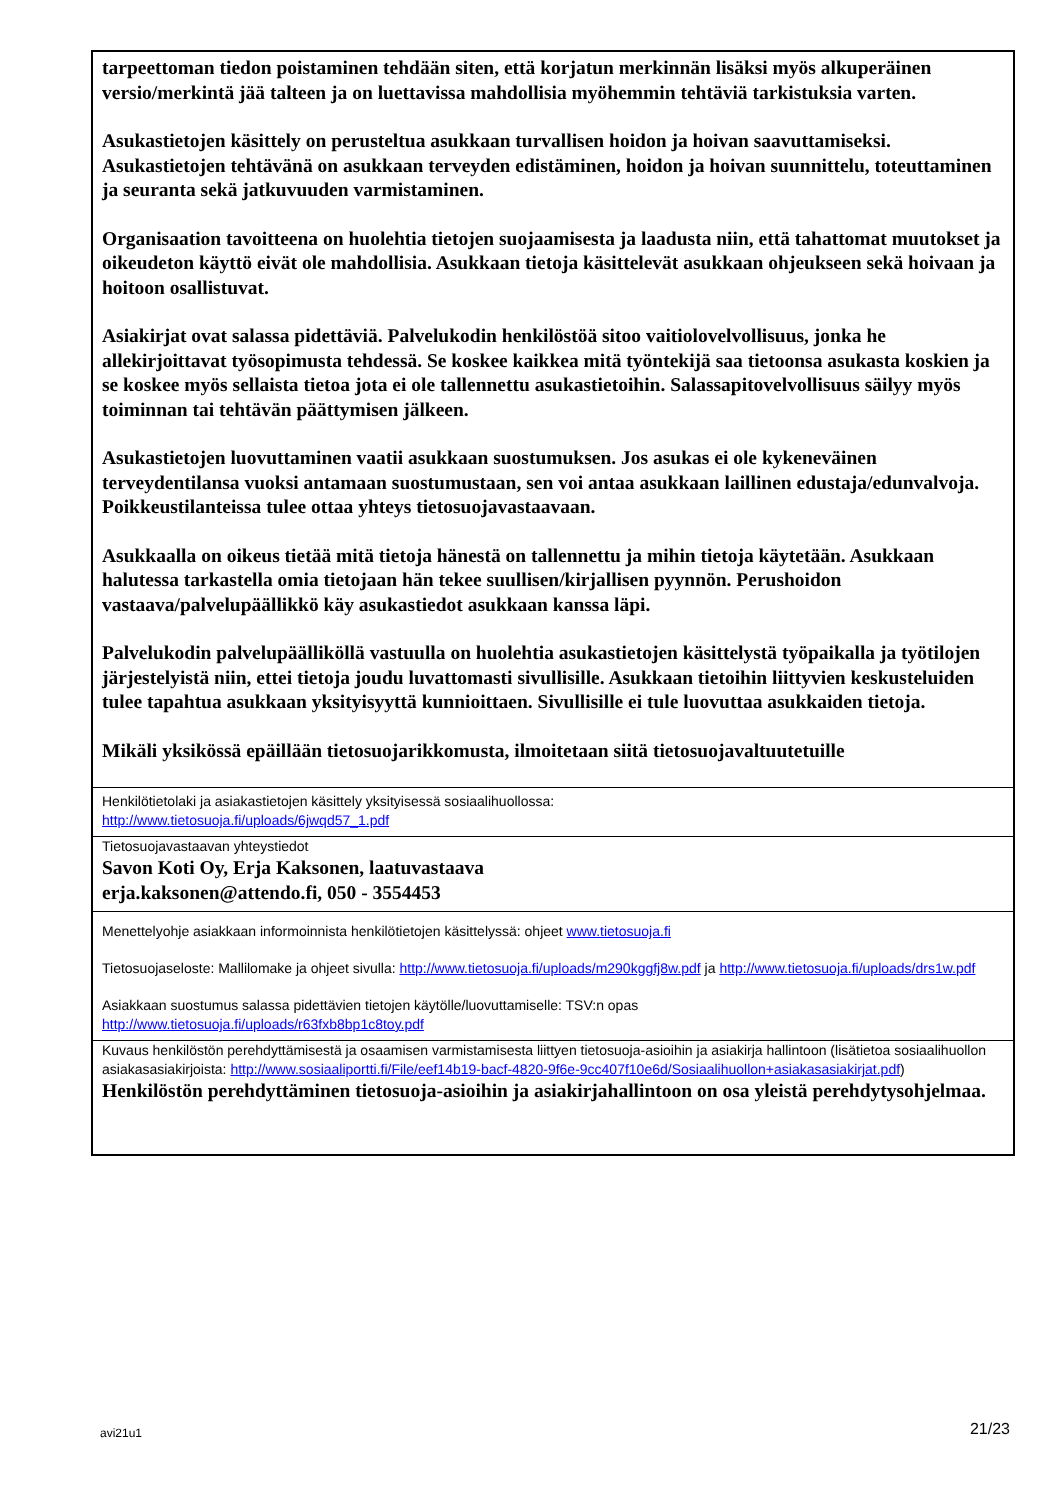tarpeettoman tiedon poistaminen tehdään siten, että korjatun merkinnän lisäksi myös alkuperäinen versio/merkintä jää talteen ja on luettavissa mahdollisia myöhemmin tehtäviä tarkistuksia varten.
Asukastietojen käsittely on perusteltua asukkaan turvallisen hoidon ja hoivan saavuttamiseksi. Asukastietojen tehtävänä on asukkaan terveyden edistäminen, hoidon ja hoivan suunnittelu, toteuttaminen ja seuranta sekä jatkuvuuden varmistaminen.
Organisaation tavoitteena on huolehtia tietojen suojaamisesta ja laadusta niin, että tahattomat muutokset ja oikeudeton käyttö eivät ole mahdollisia. Asukkaan tietoja käsittelevät asukkaan ohjeukseen sekä hoivaan ja hoitoon osallistuvat.
Asiakirjat ovat salassa pidettäviä. Palvelukodin henkilöstöä sitoo vaitiolovelvollisuus, jonka he allekirjoittavat työsopimusta tehdessä. Se koskee kaikkea mitä työntekijä saa tietoonsa asukasta koskien ja se koskee myös sellaista tietoa jota ei ole tallennettu asukastietoihin. Salassapitovelvollisuus säilyy myös toiminnan tai tehtävän päättymisen jälkeen.
Asukastietojen luovuttaminen vaatii asukkaan suostumuksen. Jos asukas ei ole kykeneväinen terveydentilansa vuoksi antamaan suostumustaan, sen voi antaa asukkaan laillinen edustaja/edunvalvoja. Poikkeustilanteissa tulee ottaa yhteys tietosuojavastaavaan.
Asukkaalla on oikeus tietää mitä tietoja hänestä on tallennettu ja mihin tietoja käytetään. Asukkaan halutessa tarkastella omia tietojaan hän tekee suullisen/kirjallisen pyynnön. Perushoidon vastaava/palvelupäällikkö käy asukastiedot asukkaan kanssa läpi.
Palvelukodin palvelupäälliköllä vastuulla on huolehtia asukastietojen käsittelystä työpaikalla ja työtilojen järjestelyistä niin, ettei tietoja joudu luvattomasti sivullisille. Asukkaan tietoihin liittyvien keskusteluiden tulee tapahtua asukkaan yksityisyyttä kunnioittaen. Sivullisille ei tule luovuttaa asukkaiden tietoja.
Mikäli yksikössä epäillään tietosuojarikkomusta, ilmoitetaan siitä tietosuojavaltuutetuille
Henkilötietolaki ja asiakastietojen käsittely yksityisessä sosiaalihuollossa:
http://www.tietosuoja.fi/uploads/6jwqd57_1.pdf
Tietosuojavastaavan yhteystiedot
Savon Koti Oy, Erja Kaksonen, laatuvastaava
erja.kaksonen@attendo.fi, 050 - 3554453
Menettelyohje asiakkaan informoinnista henkilötietojen käsittelyssä: ohjeet www.tietosuoja.fi
Tietosuojaseloste: Mallilomake ja ohjeet sivulla: http://www.tietosuoja.fi/uploads/m290kggfj8w.pdf ja http://www.tietosuoja.fi/uploads/drs1w.pdf
Asiakkaan suostumus salassa pidettävien tietojen käytölle/luovuttamiselle: TSV:n opas
http://www.tietosuoja.fi/uploads/r63fxb8bp1c8toy.pdf
Kuvaus henkilöstön perehdyttämisestä ja osaamisen varmistamisesta liittyen tietosuoja-asioihin ja asiakirja hallintoon (lisätietoa sosiaalihuollon asiakasasiakirjoista: http://www.sosiaaliportti.fi/File/eef14b19-bacf-4820-9f6e-9cc407f10e6d/Sosiaalihuollon+asiakasasiakirjat.pdf)
Henkilöstön perehdyttäminen tietosuoja-asioihin ja asiakirjahallintoon on osa yleistä perehdytysohjelmaa.
avi21u1 21/23